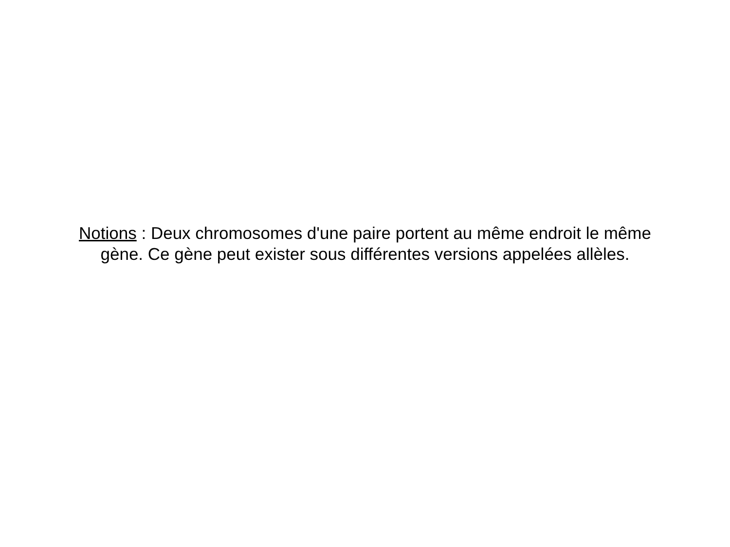Notions : Deux chromosomes d'une paire portent au même endroit le même
gène. Ce gène peut exister sous différentes versions appelées allèles.